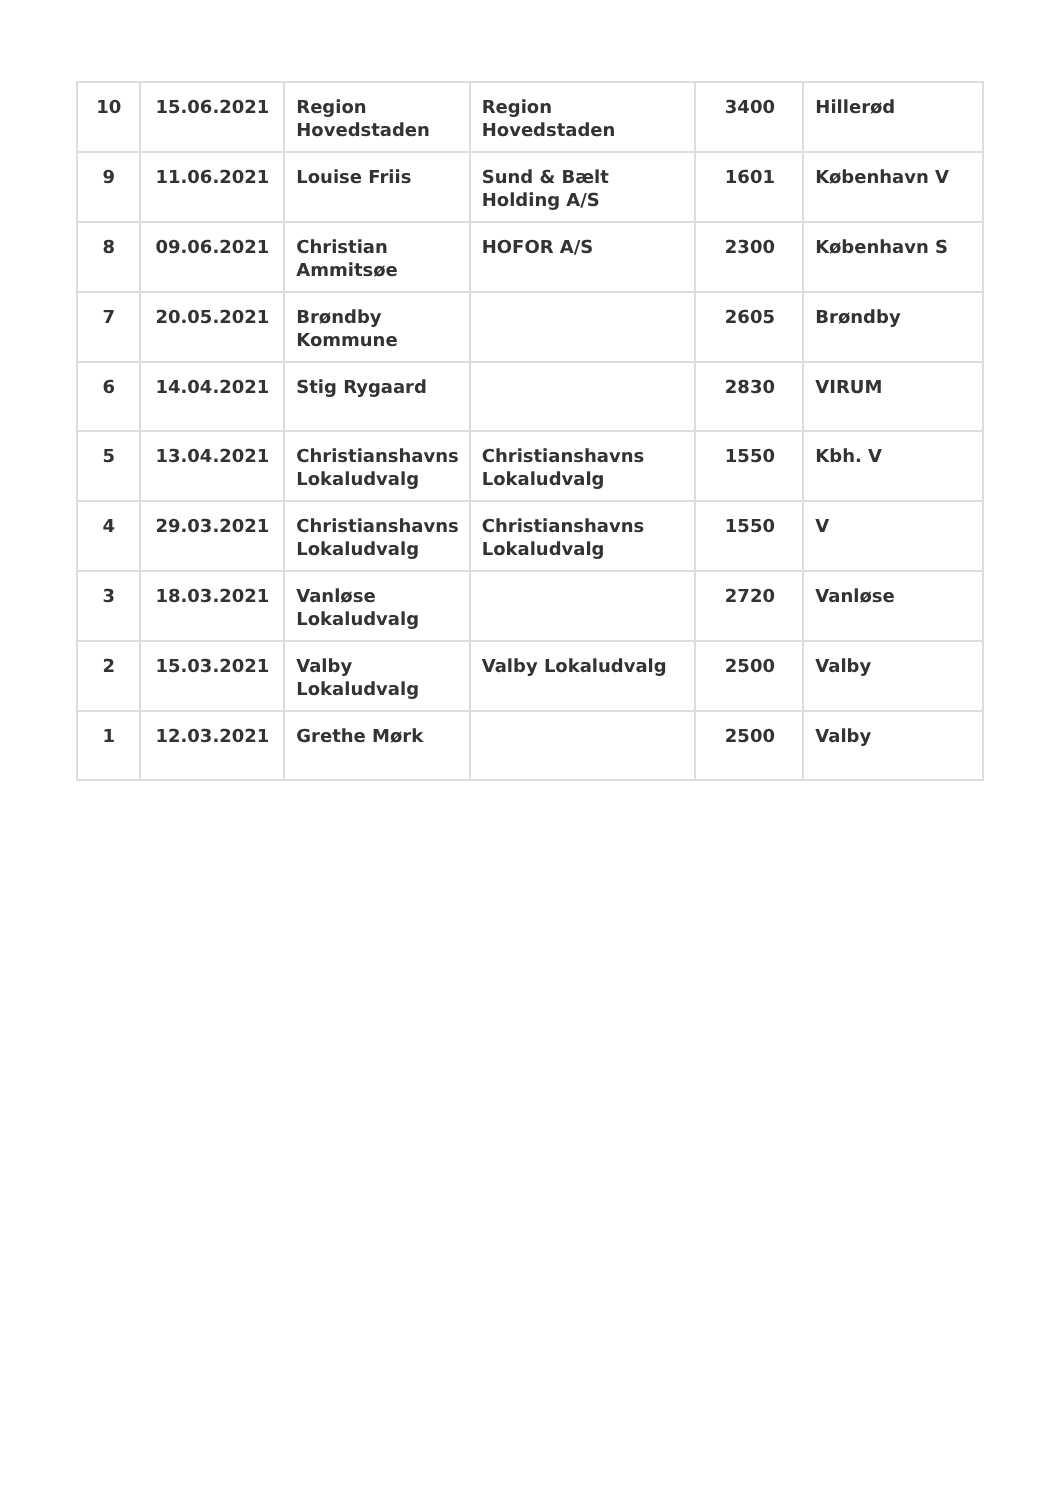| 10 | 15.06.2021 | Region Hovedstaden | Region Hovedstaden | 3400 | Hillerød |
| 9 | 11.06.2021 | Louise Friis | Sund & Bælt Holding A/S | 1601 | København V |
| 8 | 09.06.2021 | Christian Ammitsøe | HOFOR A/S | 2300 | København S |
| 7 | 20.05.2021 | Brøndby Kommune | | 2605 | Brøndby |
| 6 | 14.04.2021 | Stig Rygaard | | 2830 | VIRUM |
| 5 | 13.04.2021 | Christianshavns Lokaludvalg | Christianshavns Lokaludvalg | 1550 | Kbh. V |
| 4 | 29.03.2021 | Christianshavns Lokaludvalg | Christianshavns Lokaludvalg | 1550 | V |
| 3 | 18.03.2021 | Vanløse Lokaludvalg | | 2720 | Vanløse |
| 2 | 15.03.2021 | Valby Lokaludvalg | Valby Lokaludvalg | 2500 | Valby |
| 1 | 12.03.2021 | Grethe Mørk | | 2500 | Valby |